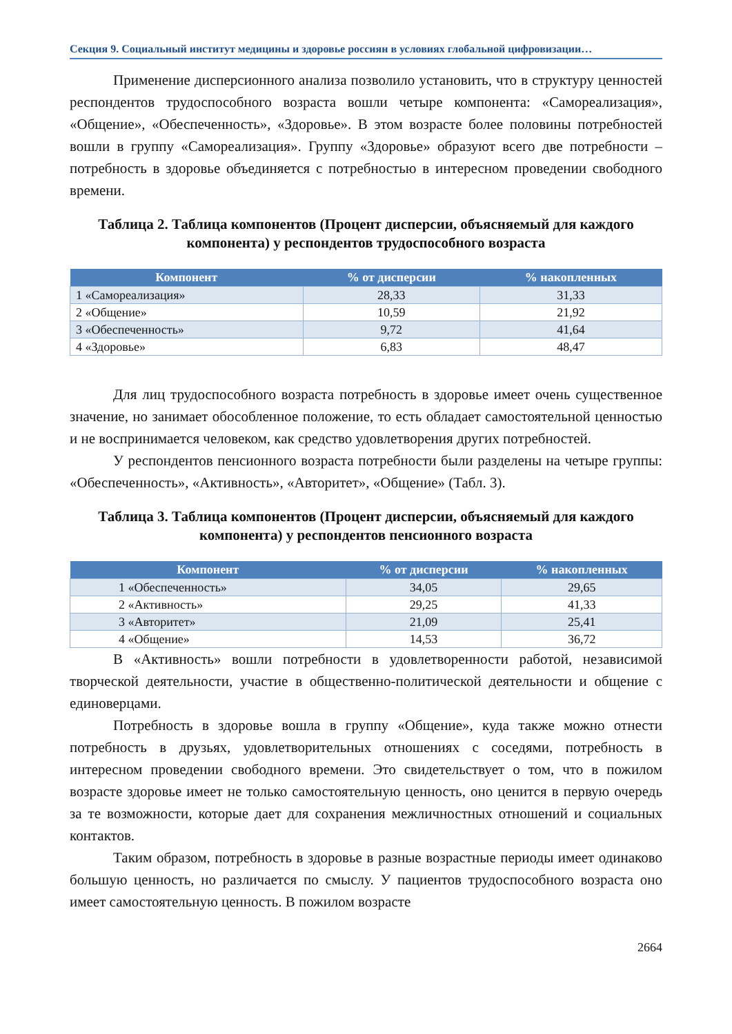Секция 9. Социальный институт медицины и здоровье россиян в условиях глобальной цифровизации…
Применение дисперсионного анализа позволило установить, что в структуру ценностей респондентов трудоспособного возраста вошли четыре компонента: «Самореализация», «Общение», «Обеспеченность», «Здоровье». В этом возрасте более половины потребностей вошли в группу «Самореализация». Группу «Здоровье» образуют всего две потребности – потребность в здоровье объединяется с потребностью в интересном проведении свободного времени.
Таблица 2. Таблица компонентов (Процент дисперсии, объясняемый для каждого компонента) у респондентов трудоспособного возраста
| Компонент | % от дисперсии | % накопленных |
| --- | --- | --- |
| 1 «Самореализация» | 28,33 | 31,33 |
| 2 «Общение» | 10,59 | 21,92 |
| 3 «Обеспеченность» | 9,72 | 41,64 |
| 4 «Здоровье» | 6,83 | 48,47 |
Для лиц трудоспособного возраста потребность в здоровье имеет очень существенное значение, но занимает обособленное положение, то есть обладает самостоятельной ценностью и не воспринимается человеком, как средство удовлетворения других потребностей.
У респондентов пенсионного возраста потребности были разделены на четыре группы: «Обеспеченность», «Активность», «Авторитет», «Общение» (Табл. 3).
Таблица 3. Таблица компонентов (Процент дисперсии, объясняемый для каждого компонента) у респондентов пенсионного возраста
| Компонент | % от дисперсии | % накопленных |
| --- | --- | --- |
| 1 «Обеспеченность» | 34,05 | 29,65 |
| 2 «Активность» | 29,25 | 41,33 |
| 3 «Авторитет» | 21,09 | 25,41 |
| 4 «Общение» | 14,53 | 36,72 |
В «Активность» вошли потребности в удовлетворенности работой, независимой творческой деятельности, участие в общественно-политической деятельности и общение с единоверцами.
Потребность в здоровье вошла в группу «Общение», куда также можно отнести потребность в друзьях, удовлетворительных отношениях с соседями, потребность в интересном проведении свободного времени. Это свидетельствует о том, что в пожилом возрасте здоровье имеет не только самостоятельную ценность, оно ценится в первую очередь за те возможности, которые дает для сохранения межличностных отношений и социальных контактов.
Таким образом, потребность в здоровье в разные возрастные периоды имеет одинаково большую ценность, но различается по смыслу. У пациентов трудоспособного возраста оно имеет самостоятельную ценность. В пожилом возрасте
2664